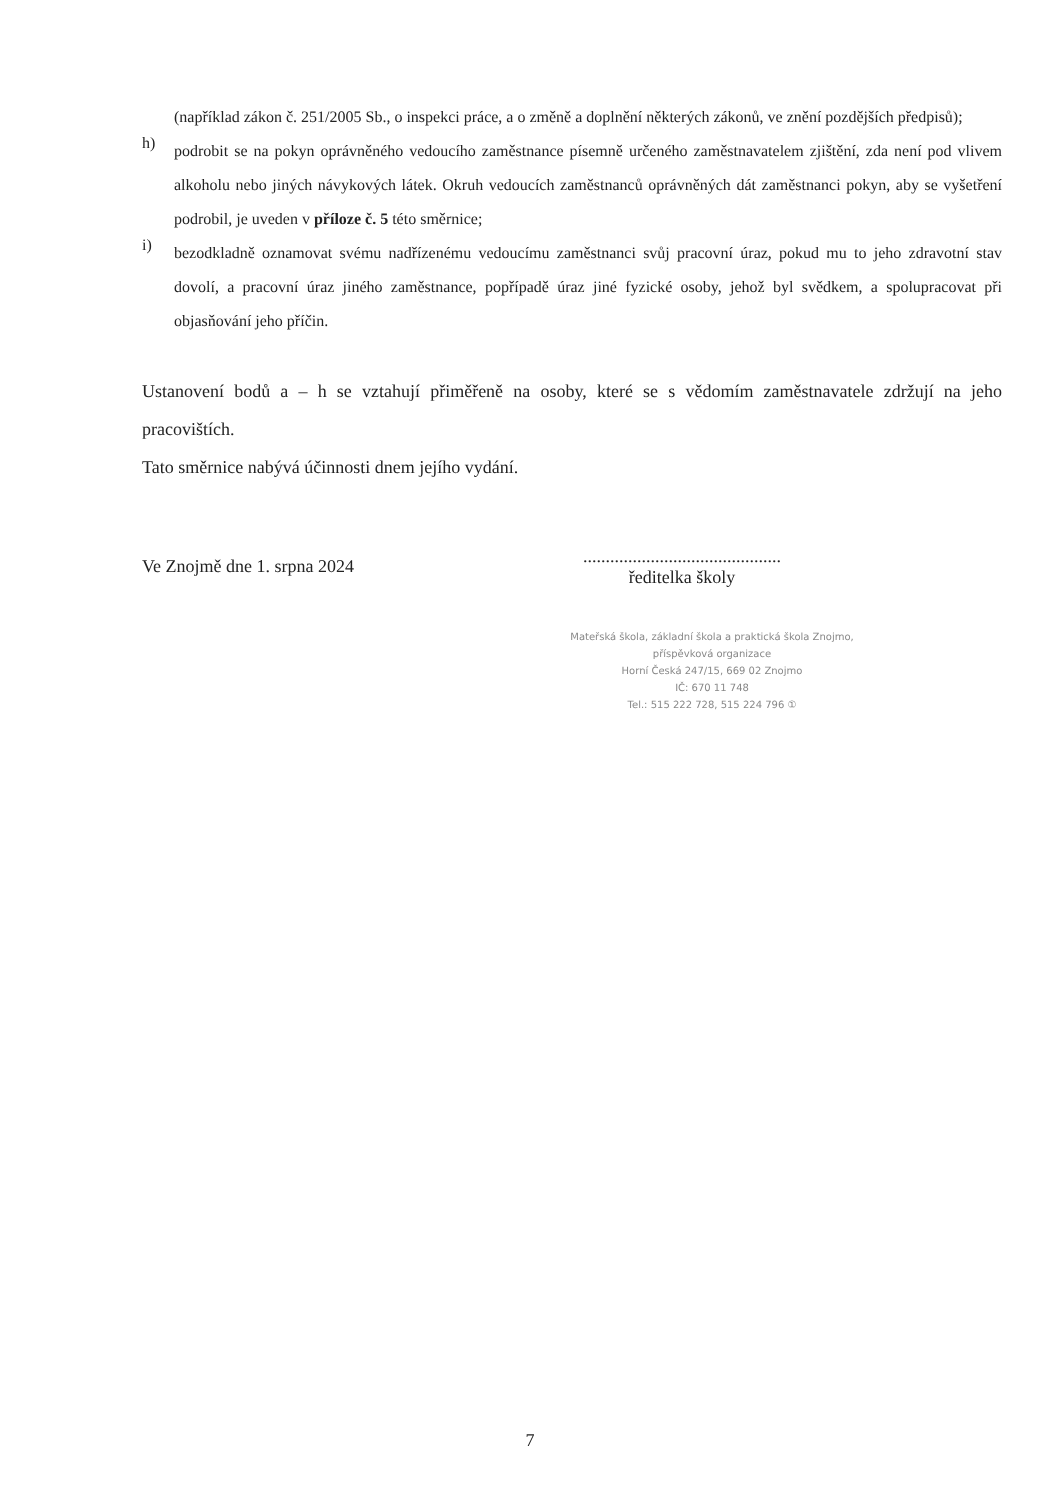(například zákon č. 251/2005 Sb., o inspekci práce, a o změně a doplnění některých zákonů, ve znění pozdějších předpisů);
h)
podrobit se na pokyn oprávněného vedoucího zaměstnance písemně určeného zaměstnavatelem zjištění, zda není pod vlivem alkoholu nebo jiných návykových látek. Okruh vedoucích zaměstnanců oprávněných dát zaměstnanci pokyn, aby se vyšetření podrobil, je uveden v příloze č. 5 této směrnice;
i)
bezodkladně oznamovat svému nadřízenému vedoucímu zaměstnanci svůj pracovní úraz, pokud mu to jeho zdravotní stav dovolí, a pracovní úraz jiného zaměstnance, popřípadě úraz jiné fyzické osoby, jehož byl svědkem, a spolupracovat při objasňování jeho příčin.
Ustanovení bodů a – h se vztahují přiměřeně na osoby, které se s vědomím zaměstnavatele zdržují na jeho pracovištích.
Tato směrnice nabývá účinnosti dnem jejího vydání.
Ve Znojmě dne 1. srpna 2024
............................................
ředitelka školy
Mateřská škola, základní škola a praktická škola Znojmo,
příspěvková organizace
Horní Česká 247/15, 669 02 Znojmo
IČ: 670 11 748
Tel.: 515 222 728, 515 224 796 ①
7